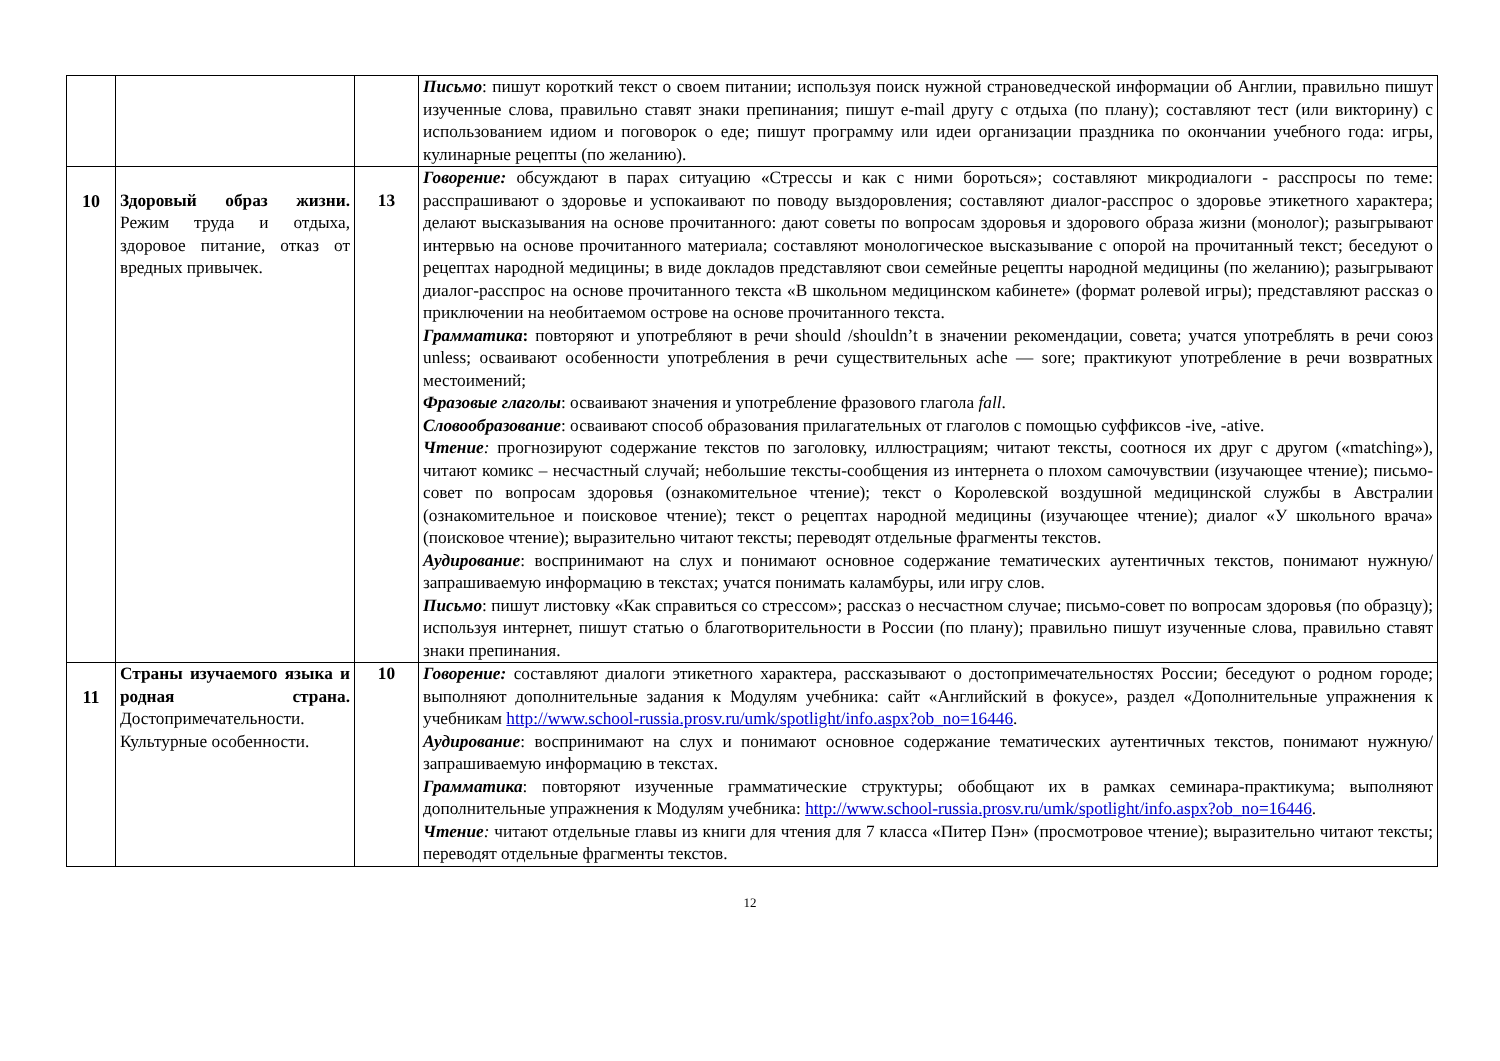| | | | Письмо : пишут короткий текст о своем питании; используя поиск нужной страноведческой информации об Англии, правильно пишут изученные слова, правильно ставят знаки препинания; пишут e-mail другу с отдыха (по плану); составляют тест (или викторину) с использованием идиом и поговорок о еде; пишут программу или идеи организации праздника по окончании учебного года: игры, кулинарные рецепты (по желанию). |
| 10 | Здоровый образ жизни. Режим труда и отдыха, здоровое питание, отказ от вредных привычек. | 13 | Говорение: обсуждают в парах ситуацию «Стрессы и как с ними бороться»; составляют микродиалоги - расспросы по теме: расспрашивают о здоровье и успокаивают по поводу выздоровления; составляют диалог-расспрос о здоровье этикетного характера; делают высказывания на основе прочитанного: дают советы по вопросам здоровья и здорового образа жизни (монолог); разыгрывают интервью на основе прочитанного материала; составляют монологическое высказывание с опорой на прочитанный текст; беседуют о рецептах народной медицины; в виде докладов представляют свои семейные рецепты народной медицины (по желанию); разыгрывают диалог-расспрос на основе прочитанного текста «В школьном медицинском кабинете» (формат ролевой игры); представляют рассказ о приключении на необитаемом острове на основе прочитанного текста. Грамматика : повторяют и употребляют в речи should /shouldn’t в значении рекомендации, совета; учатся употреблять в речи союз unless; осваивают особенности употребления в речи существительных ache — sore; практикуют употребление в речи возвратных местоимений; Фразовые глаголы : осваивают значения и употребление фразового глагола fall . Словообразование : осваивают способ образования прилагательных от глаголов с помощью суффиксов -ive, -ative. Чтение : прогнозируют содержание текстов по заголовку, иллюстрациям; читают тексты, соотнося их друг с другом («matching»), читают комикс – несчастный случай; небольшие тексты-сообщения из интернета о плохом самочувствии (изучающее чтение); письмо-совет по вопросам здоровья (ознакомительное чтение); текст о Королевской воздушной медицинской службы в Австралии (ознакомительное и поисковое чтение); текст о рецептах народной медицины (изучающее чтение); диалог «У школьного врача» (поисковое чтение); выразительно читают тексты; переводят отдельные фрагменты текстов. Аудирование : воспринимают на слух и понимают основное содержание тематических аутентичных текстов, понимают нужную/запрашиваемую информацию в текстах; учатся понимать каламбуры, или игру слов. Письмо : пишут листовку «Как справиться со стрессом»; рассказ о несчастном случае; письмо-совет по вопросам здоровья (по образцу); используя интернет, пишут статью о благотворительности в России (по плану); правильно пишут изученные слова, правильно ставят знаки препинания. |
| 11 | Страны изучаемого языка и родная страна. Достопримечательности. Культурные особенности. | 10 | Говорение: составляют диалоги этикетного характера, рассказывают о достопримечательностях России; беседуют о родном городе; выполняют дополнительные задания к Модулям учебника: сайт «Английский в фокусе», раздел «Дополнительные упражнения к учебникам http://www.school-russia.prosv.ru/umk/spotlight/info.aspx?ob_no=16446 . Аудирование : воспринимают на слух и понимают основное содержание тематических аутентичных текстов, понимают нужную/запрашиваемую информацию в текстах. Грамматика : повторяют изученные грамматические структуры; обобщают их в рамках семинара-практикума; выполняют дополнительные упражнения к Модулям учебника: http://www.school-russia.prosv.ru/umk/spotlight/info.aspx?ob_no=16446 . Чтение : читают отдельные главы из книги для чтения для 7 класса «Питер Пэн» (просмотровое чтение); выразительно читают тексты; переводят отдельные фрагменты текстов. |
12